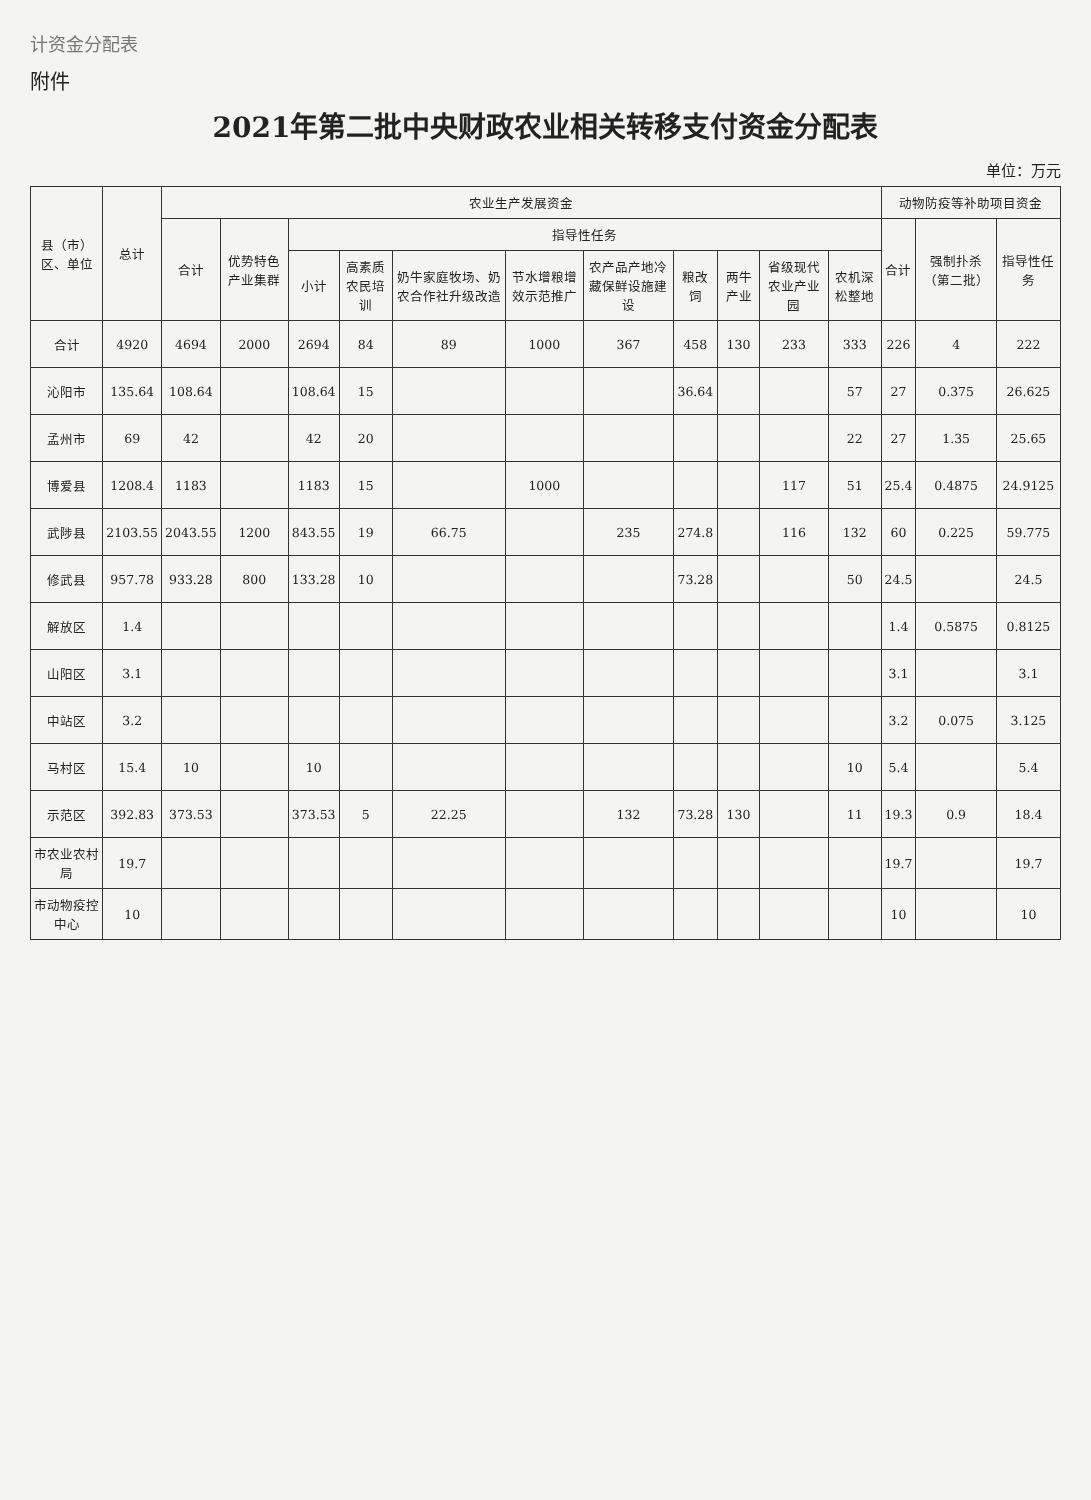计资金分配表
附件
2021年第二批中央财政农业相关转移支付资金分配表
单位：万元
| 县（市）区、单位 | 总计 | 农业生产发展资金 | | | | | | | | | | | 动物防疫等补助项目资金 | | |
| --- | --- | --- | --- | --- | --- | --- | --- | --- | --- | --- | --- | --- | --- | --- | --- |
| | | 合计 | 优势特色产业集群 | 指导性任务 | | | | | | | | | 合计 | 强制扑杀（第二批） | 指导性任务 |
| | | | | 小计 | 高素质农民培训 | 奶牛家庭牧场、奶农合作社升级改造 | 节水增粮增效示范推广 | 农产品产地冷藏保鲜设施建设 | 粮改饲 | 两牛产业 | 省级现代农业产业园 | 农机深松整地 | | | |
| 合计 | 4920 | 4694 | 2000 | 2694 | 84 | 89 | 1000 | 367 | 458 | 130 | 233 | 333 | 226 | 4 | 222 |
| 沁阳市 | 135.64 | 108.64 | | 108.64 | 15 | | | | 36.64 | | | 57 | 27 | 0.375 | 26.625 |
| 孟州市 | 69 | 42 | | 42 | 20 | | | | | | | 22 | 27 | 1.35 | 25.65 |
| 博爱县 | 1208.4 | 1183 | | 1183 | 15 | | 1000 | | | | 117 | 51 | 25.4 | 0.4875 | 24.9125 |
| 武陟县 | 2103.55 | 2043.55 | 1200 | 843.55 | 19 | 66.75 | | 235 | 274.8 | | 116 | 132 | 60 | 0.225 | 59.775 |
| 修武县 | 957.78 | 933.28 | 800 | 133.28 | 10 | | | | 73.28 | | | 50 | 24.5 | | 24.5 |
| 解放区 | 1.4 | | | | | | | | | | | | 1.4 | 0.5875 | 0.8125 |
| 山阳区 | 3.1 | | | | | | | | | | | | 3.1 | | 3.1 |
| 中站区 | 3.2 | | | | | | | | | | | | 3.2 | 0.075 | 3.125 |
| 马村区 | 15.4 | 10 | | 10 | | | | | | | | 10 | 5.4 | | 5.4 |
| 示范区 | 392.83 | 373.53 | | 373.53 | 5 | 22.25 | | 132 | 73.28 | 130 | | 11 | 19.3 | 0.9 | 18.4 |
| 市农业农村局 | 19.7 | | | | | | | | | | | | 19.7 | | 19.7 |
| 市动物疫控中心 | 10 | | | | | | | | | | | | 10 | | 10 |